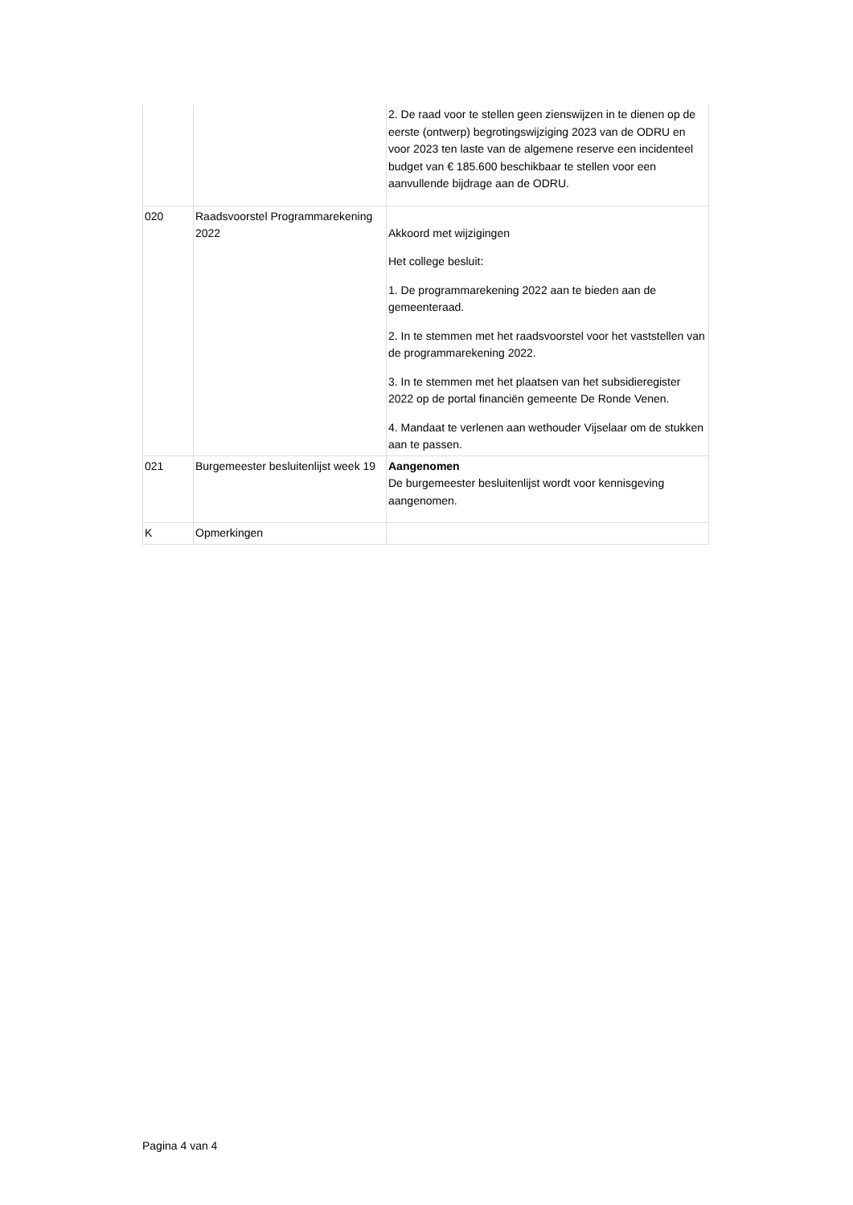| | | 2. De raad voor te stellen geen zienswijzen in te dienen op de eerste (ontwerp) begrotingswijziging 2023 van de ODRU en voor 2023 ten laste van de algemene reserve een incidenteel budget van € 185.600 beschikbaar te stellen voor een aanvullende bijdrage aan de ODRU. |
| 020 | Raadsvoorstel Programmarekening 2022 | Akkoord met wijzigingen Het college besluit: 1. De programmarekening 2022 aan te bieden aan de gemeenteraad. 2. In te stemmen met het raadsvoorstel voor het vaststellen van de programmarekening 2022. 3. In te stemmen met het plaatsen van het subsidieregister 2022 op de portal financiën gemeente De Ronde Venen. 4. Mandaat te verlenen aan wethouder Vijselaar om de stukken aan te passen. |
| 021 | Burgemeester besluitenlijst week 19 | Aangenomen De burgemeester besluitenlijst wordt voor kennisgeving aangenomen. |
| K | Opmerkingen | |
Pagina 4 van 4